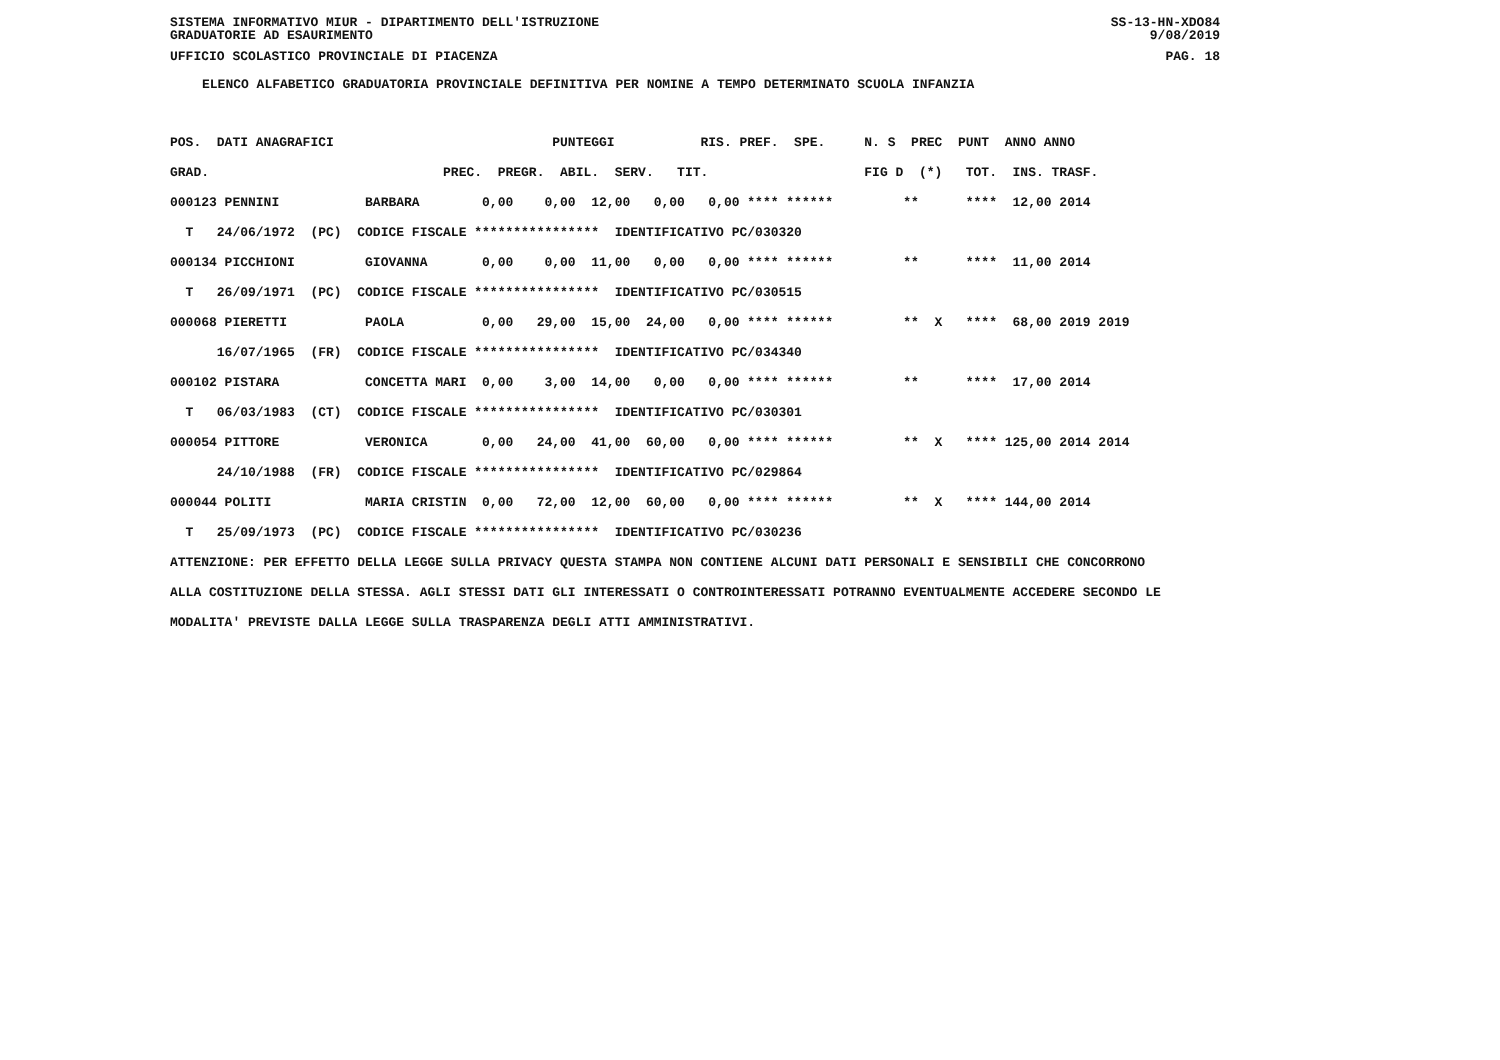SISTEMA INFORMATIVO MIUR - DIPARTIMENTO DELL'ISTRUZIONE SS-13-HN-XDO84
GRADUATORIE AD ESAURIMENTO 9/08/2019
UFFICIO SCOLASTICO PROVINCIALE DI PIACENZA PAG. 18
ELENCO ALFABETICO GRADUATORIA PROVINCIALE DEFINITIVA PER NOMINE A TEMPO DETERMINATO SCUOLA INFANZIA
POS.  DATI ANAGRAFICI                            PUNTEGGI           RIS. PREF.  SPE.     N. S  PREC  PUNT  ANNO ANNO
GRAD.                              PREC.  PREGR.  ABIL.  SERV.   TIT.                    FIG D  (*)   TOT.  INS. TRASF.
000123 PENNINI           BARBARA        0,00    0,00  12,00   0,00   0,00 **** ******         **      ****  12,00 2014
  T   24/06/1972  (PC)  CODICE FISCALE ****************  IDENTIFICATIVO PC/030320
000134 PICCHIONI         GIOVANNA       0,00    0,00  11,00   0,00   0,00 **** ******         **      ****  11,00 2014
  T   26/09/1971  (PC)  CODICE FISCALE ****************  IDENTIFICATIVO PC/030515
000068 PIERETTI          PAOLA          0,00   29,00  15,00  24,00   0,00 **** ******         **  X   ****  68,00 2019 2019
      16/07/1965  (FR)  CODICE FISCALE ****************  IDENTIFICATIVO PC/034340
000102 PISTARA           CONCETTA MARI  0,00    3,00  14,00   0,00   0,00 **** ******         **      ****  17,00 2014
  T   06/03/1983  (CT)  CODICE FISCALE ****************  IDENTIFICATIVO PC/030301
000054 PITTORE           VERONICA       0,00   24,00  41,00  60,00   0,00 **** ******         **  X   **** 125,00 2014 2014
      24/10/1988  (FR)  CODICE FISCALE ****************  IDENTIFICATIVO PC/029864
000044 POLITI            MARIA CRISTIN  0,00   72,00  12,00  60,00   0,00 **** ******         **  X   **** 144,00 2014
  T   25/09/1973  (PC)  CODICE FISCALE ****************  IDENTIFICATIVO PC/030236
ATTENZIONE: PER EFFETTO DELLA LEGGE SULLA PRIVACY QUESTA STAMPA NON CONTIENE ALCUNI DATI PERSONALI E SENSIBILI CHE CONCORRONO
ALLA COSTITUZIONE DELLA STESSA. AGLI STESSI DATI GLI INTERESSATI O CONTROINTERESSATI POTRANNO EVENTUALMENTE ACCEDERE SECONDO LE
MODALITA' PREVISTE DALLA LEGGE SULLA TRASPARENZA DEGLI ATTI AMMINISTRATIVI.